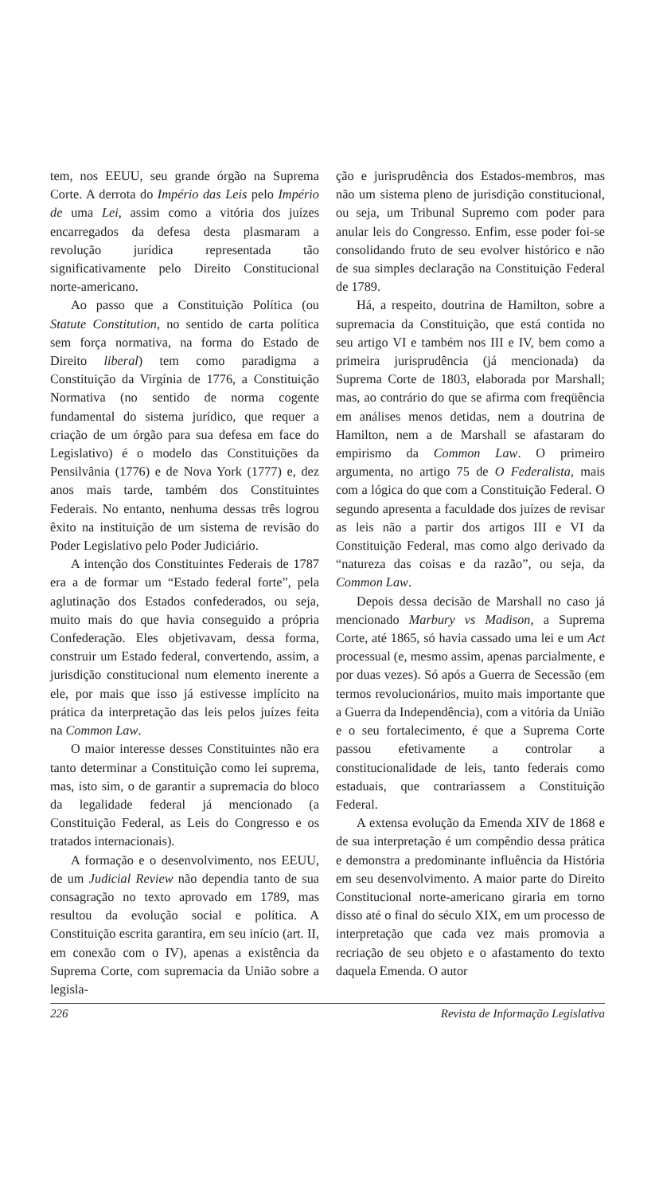tem, nos EEUU, seu grande órgão na Suprema Corte. A derrota do Império das Leis pelo Império de uma Lei, assim como a vitória dos juízes encarregados da defesa desta plasmaram a revolução jurídica representada tão significativamente pelo Direito Constitucional norte-americano.
Ao passo que a Constituição Política (ou Statute Constitution, no sentido de carta política sem força normativa, na forma do Estado de Direito liberal) tem como paradigma a Constituição da Virgínia de 1776, a Constituição Normativa (no sentido de norma cogente fundamental do sistema jurídico, que requer a criação de um órgão para sua defesa em face do Legislativo) é o modelo das Constituições da Pensilvânia (1776) e de Nova York (1777) e, dez anos mais tarde, também dos Constituintes Federais. No entanto, nenhuma dessas três logrou êxito na instituição de um sistema de revisão do Poder Legislativo pelo Poder Judiciário.
A intenção dos Constituintes Federais de 1787 era a de formar um “Estado federal forte”, pela aglutinação dos Estados confederados, ou seja, muito mais do que havia conseguido a própria Confederação. Eles objetivavam, dessa forma, construir um Estado federal, convertendo, assim, a jurisdição constitucional num elemento inerente a ele, por mais que isso já estivesse implícito na prática da interpretação das leis pelos juízes feita na Common Law.
O maior interesse desses Constituintes não era tanto determinar a Constituição como lei suprema, mas, isto sim, o de garantir a supremacia do bloco da legalidade federal já mencionado (a Constituição Federal, as Leis do Congresso e os tratados internacionais).
A formação e o desenvolvimento, nos EEUU, de um Judicial Review não dependia tanto de sua consagração no texto aprovado em 1789, mas resultou da evolução social e política. A Constituição escrita garantira, em seu início (art. II, em conexão com o IV), apenas a existência da Suprema Corte, com supremacia da União sobre a legisla-
ção e jurisprudência dos Estados-membros, mas não um sistema pleno de jurisdição constitucional, ou seja, um Tribunal Supremo com poder para anular leis do Congresso. Enfim, esse poder foi-se consolidando fruto de seu evolver histórico e não de sua simples declaração na Constituição Federal de 1789.
Há, a respeito, doutrina de Hamilton, sobre a supremacia da Constituição, que está contida no seu artigo VI e também nos III e IV, bem como a primeira jurisprudência (já mencionada) da Suprema Corte de 1803, elaborada por Marshall; mas, ao contrário do que se afirma com freqüência em análises menos detidas, nem a doutrina de Hamilton, nem a de Marshall se afastaram do empirismo da Common Law. O primeiro argumenta, no artigo 75 de O Federalista, mais com a lógica do que com a Constituição Federal. O segundo apresenta a faculdade dos juízes de revisar as leis não a partir dos artigos III e VI da Constituição Federal, mas como algo derivado da “natureza das coisas e da razão”, ou seja, da Common Law.
Depois dessa decisão de Marshall no caso já mencionado Marbury vs Madison, a Suprema Corte, até 1865, só havia cassado uma lei e um Act processual (e, mesmo assim, apenas parcialmente, e por duas vezes). Só após a Guerra de Secessão (em termos revolucionários, muito mais importante que a Guerra da Independência), com a vitória da União e o seu fortalecimento, é que a Suprema Corte passou efetivamente a controlar a constitucionalidade de leis, tanto federais como estaduais, que contrariassem a Constituição Federal.
A extensa evolução da Emenda XIV de 1868 e de sua interpretação é um compêndio dessa prática e demonstra a predominante influência da História em seu desenvolvimento. A maior parte do Direito Constitucional norte-americano giraria em torno disso até o final do século XIX, em um processo de interpretação que cada vez mais promovia a recriação de seu objeto e o afastamento do texto daquela Emenda. O autor
226 Revista de Informação Legislativa